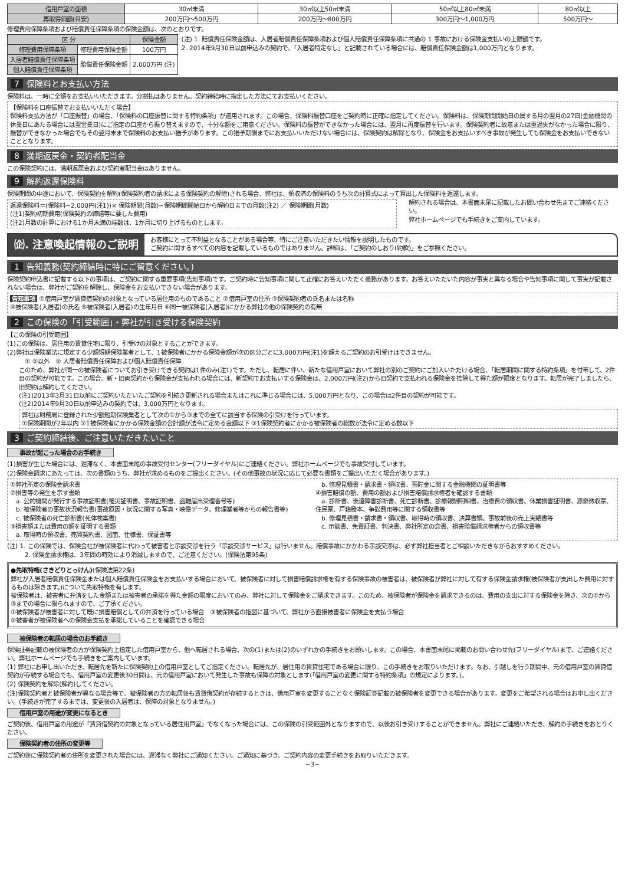| 借用戸室の面積 | 30㎡未満 | 30㎡以上50㎡未満 | 50㎡以上80㎡未満 | 80㎡以上 |
| 再取得価額(目安) | 200万円〜500万円 | 200万円〜800万円 | 300万円〜1,000万円 | 500万円〜 |
修理費用保障条項および賠償責任保障条項の保険金額は、次のとおりです。
| 区 分 | | 保険金額 |
| --- | --- | --- |
| 修理費用保障条項 | 修理費用保険金額 | 100万円 |
| 入居者賠償責任保障条項 | 賠償責任保険金額 | 2,000万円 (注) |
| 個人賠償責任保障条項 | | |
(注) 1. 賠償責任保険金額は、入居者賠償責任保障条項および個人賠償責任保障条項に共通の 1 事故における保険金支払いの上限額です。
2. 2014年9月30日以前申込みの契約で、「入居者特定なし」と記載されている場合には、賠償責任保険金額は1,000万円となります。
7 保険料とお支払い方法
保険料は、一時に全額をお支払いいただきます。分割払はありません。契約締結時に指定した方法にてお支払いください。
【保険料を口座振替でお支払いいただく場合】
保険料支払方法が「口座振替」の場合、「保険料の口座振替に関する特約条項」が適用されます。この場合、保険料振替口座をご契約時に正確に指定してください。保険料は、保険期間開始日の属する月の翌月の27日(金融機関の休業日にあたる場合には翌営業日)にご指定の口座から振り替えますので、十分な額をご用意ください。保険料の振替ができなかった場合には、翌月に再度振替を行います。保険契約者に故意または重過失がなかった場合に限り、振替ができなかった場合でもその翌月末まで保険料のお支払い猶予があります。この猶予期限までにお支払いいただけない場合には、保険契約は解除となり、保険金をお支払いすべき事故が発生しても保険金をお支払いできないこととなります。
8 満期返戻金・契約者配当金
この保険契約には、満期返戻金および契約者配当金はありません。
9 解約返還保険料
保険期間の中途において、保険契約を解約(保険契約者の請求による保険契約の解除)される場合、弊社は、領収済の保険料のうち次の計算式によって算出した保険料を返還します。
返還保険料＝(保険料−2,000円(注1))× 保険期間(月数)−保険期間開始日から解約日までの月数(注2) ／ 保険期間(月数)
(注1)契約初期費用(保険契約の締結等に要した費用)
(注2)月数の計算における1か月未満の端数は、1か月に切り上げるものとします。
解約される場合は、本書面末尾に記載したお問い合わせ先までご連絡ください。
弊社ホームページでも手続きをご案内しています。
㈽. 注意喚起情報のご説明
お客様にとって不利益となることがある場合等、特にご注意いただきたい情報を説明したものです。
ご契約に関するすべての内容を記載しているものではありません。詳細は、「ご契約のしおり(約款)」をご参照ください。
1 告知義務(契約締結時に特にご留意ください。)
保険契約申込書に記載する以下の事項は、ご契約に関する重要事項(告知事項)です。ご契約時に告知事項に関して正確にお答えいただく義務があります。お答えいただいた内容が事実と異なる場合や告知事項に関して事実が記載されない場合は、弊社がご契約を解除し、保険金をお支払いできない場合があります。
告知事項 ①借用戸室が賃貸借契約の対象となっている居住用のものであること ②借用戸室の住所 ③保険契約者の氏名または名称
④被保険者(入居者)の氏名 ⑤被保険者(入居者)の生年月日 ⑥同一被保険者(入居者)にかかる弊社の他の保険契約の有無
2 この保険の「引受範囲」・弊社が引き受ける保険契約
【この保険の引受範囲】
(1)この保険は、居住用の賃貸住宅に限り、引受けの対象とすることができます。
(2)弊社は保険業法に規定する少額短期保険業者として、1被保険者にかかる保険金額が次の区分ごとに3,000万円(注1)を超えるご契約のお引受けはできません。
① ②以外　② 入居者賠償責任保障および個人賠償責任保障
このため、弊社が同一の被保険者についてお引き受けできる契約は1件のみ(注1)です。ただし、転居に伴い、新たな借用戸室において弊社の別のご契約にご加入いただける場合、「転居期間に関する特約条項」を付帯して、2件目の契約が可能です。この場合、新・旧両契約から保険金が支払われる場合には、新契約でお支払いする保険金は、2,000万円(注2)から旧契約で支払われる保険金を控除して得た額が限度となります。転居が完了しましたら、旧契約は解約してください。
(注1)2013年3月31日以前にご契約いただいたご契約を引続き更新される場合またはこれに準じる場合には、5,000万円となり、この場合は2件目の契約が可能です。
(注2)2014年9月30日以前申込みの契約では、3,000万円となります。
弊社は財務局に登録された少額短期保険業者として次の①から③までの全てに該当する保険の引受けを行っています。
①保険期間が2年以内 ②1被保険者にかかる保険金額の合計額が法令に定める金額以下 ③1保険契約者にかかる被保険者の総数が法令に定める数以下
3 ご契約締結後、ご注意いただきたいこと
事故が起こった場合のお手続き
(1)損害が生じた場合には、遅滞なく、本書面末尾の事故受付センター(フリーダイヤル)にご連絡ください。弊社ホームページでも事故受付しています。
(2)保険金請求にあたっては、次の書類のうち、弊社が求めるものをご提出ください。(その他事故の状況に応じて必要な書類をご提出いただく場合があります。)
①弊社所定の保険金請求書
②損害等の発生を示す書類
　a. 公的機関が発行する事故証明書(罹災証明書、事故証明書、盗難届出受理番号等)
　b. 被保険者の事故状況報告書(事故原因・状況に関する写真・映像データ、修理業者等からの報告書等)
　c. 被保険者の死亡診断書(死体検案書)
③損害額または費用の額を証明する書類
　a. 取得時の領収書、売買契約書、図面、仕様書、保証書等
　b. 修理見積書・請求書・領収書、預貯金に関する金融機関の証明書等
④損害賠償の額、費用の額および損害賠償請求権者を確認する書類
　a. 診断書、後遺障害診断書、死亡診断書、診療報酬明細書、治療費の領収書、休業損害証明書、源泉徴収票、住民票、戸籍謄本、争訟費用等に関する領収書等
　b. 修理見積書・請求書・領収書、取得時の領収書、決算書類、事故前後の売上実績書等
　c. 示談書、免責証書、判決書、弊社所定の念書、損害賠償請求権者からの領収書等
(注) 1. この保険では、保険会社が被保険者に代わって被害者と示談交渉を行う「示談交渉サービス」は行いません。賠償事故にかかわる示談交渉は、必ず弊社担当者とご相談いただきながらおすすめください。
2. 保険金請求権は、3年間の時効により消滅しますので、ご注意ください。(保険法第95条)
●先取特権(さきどりとっけん)(保険法第22条)
弊社が入居者賠償責任保険金または個人賠償責任保険金をお支払いする場合において、被保険者に対して損害賠償請求権を有する保険事故の被害者は、被保険者が弊社に対して有する保険金請求権(被保険者が支出した費用に対するものは除きます。)について先取特権を有します。
被保険者は、被害者に弁済をした金額または被害者の承諾を得た金額の限度においてのみ、弊社に対して保険金をご請求できます。このため、被保険者が保険金を請求できるのは、費用の支出に対する保険金を除き、次の①から③までの場合に限られますので、ご了承ください。
①被保険者が被害者に対して既に損害賠償としての弁済を行っている場合　③被保険者の指図に基づいて、弊社から直接被害者に保険金を支払う場合
②被害者が被保険者への保険金支払を承諾していることを確認できる場合
被保険者の転居の場合のお手続き
保険証券記載の被保険者の方が保険契約上指定した借用戸室から、他へ転居される場合、次の(1)または(2)のいずれかの手続きをお願いします。この場合、本書面末尾に掲載のお問い合わせ先(フリーダイヤル)まで、ご連絡ください。弊社ホームページでも手続きをご案内しています。
(1) 弊社にお申し出いただき、転居先を新たに保険契約上の借用戸室としてご指定ください。転居先が、居住用の賃貸住宅である場合に限り、この手続きをお取りいただけます。なお、引越しを行う期間中、元の借用戸室の賃貸借契約が存続する場合でも、借用戸室の変更後30日間は、元の借用戸室において発生した事故も保障の対象とします(「借用戸室の変更に関する特約条項」の規定によります。)。
(2) 保険契約を解除(解約)してください。
(注)保険契約者と被保険者が異なる場合等で、被保険者の方の転居後も賃貸借契約が存続するときは、借用戸室を変更することなく保険証券記載の被保険者を変更できる場合があります。変更をご希望される場合はお申し出ください。(手続きが完了するまでは、変更後の入居者は、保障の対象となりません。)
借用戸室の用途が変更になるとき
ご契約後、借用戸室の用途が「賃貸借契約の対象となっている居住用戸室」でなくなった場合には、この保険の引受範囲外となりますので、以後お引き受けすることができません。弊社にご連絡いただき、解約の手続きをおとりください。
保険契約者の住所の変更等
ご契約後に保険契約者の住所を変更された場合には、遅滞なく弊社にご通知ください。ご通知に基づき、ご契約内容の変更手続きをお取りいただきます。
−3−